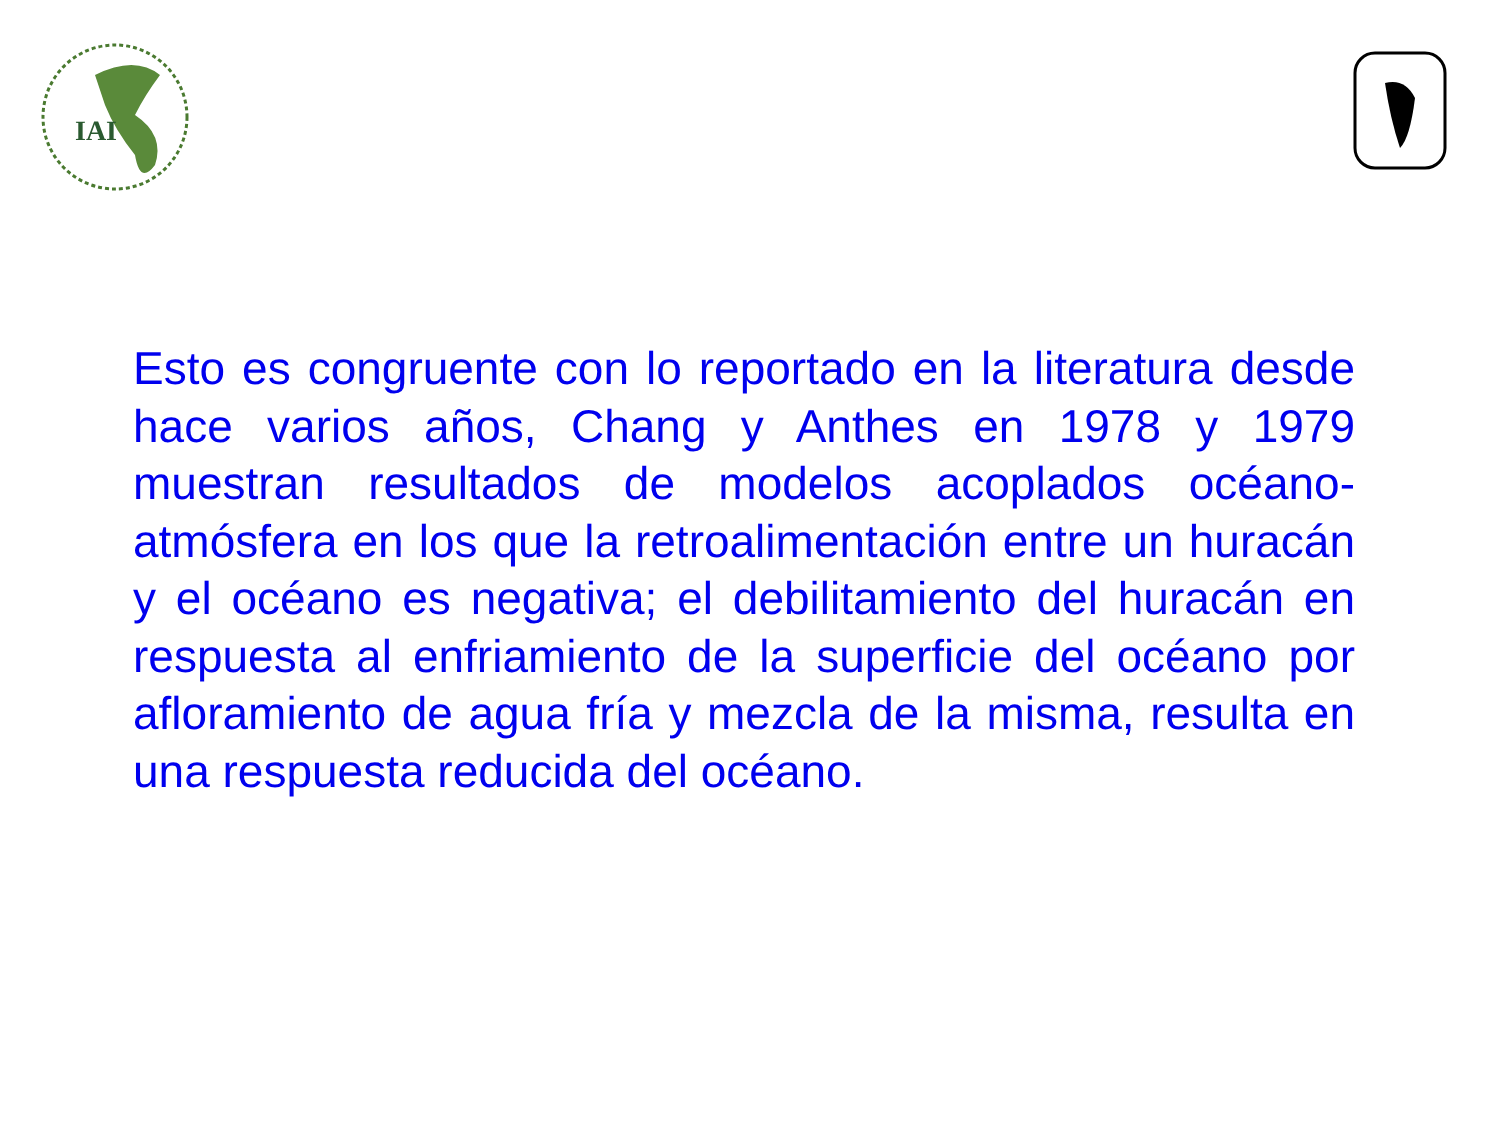IAI
Esto es congruente con lo reportado en la literatura desde hace varios años, Chang y Anthes en 1978 y 1979 muestran resultados de modelos acoplados océano-atmósfera en los que la retroalimentación entre un huracán y el océano es negativa; el debilitamiento del huracán en respuesta al enfriamiento de la superficie del océano por afloramiento de agua fría y mezcla de la misma, resulta en una respuesta reducida del océano.